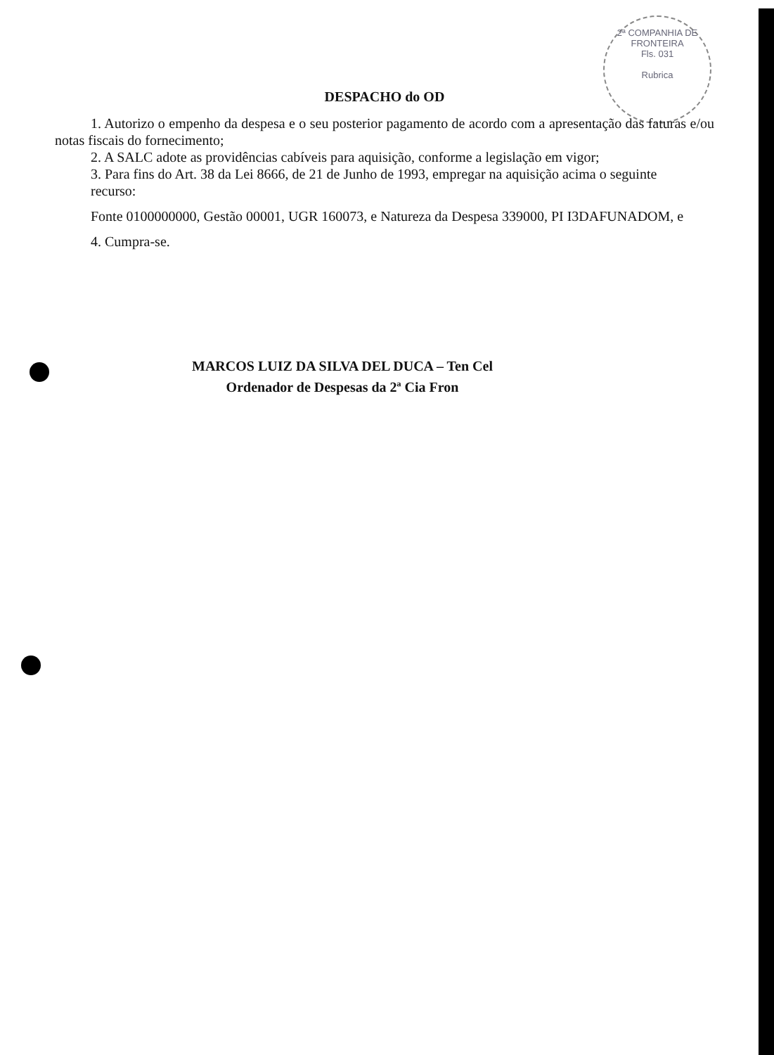2ª COMPANHIA DE FRONTEIRA
Fls. 031
Rubrica
DESPACHO do OD
1. Autorizo o empenho da despesa e o seu posterior pagamento de acordo com a apresentação das faturas e/ou notas fiscais do fornecimento;
2. A SALC adote as providências cabíveis para aquisição, conforme a legislação em vigor;
3. Para fins do Art. 38 da Lei 8666, de 21 de Junho de 1993, empregar na aquisição acima o seguinte
recurso:
Fonte 0100000000, Gestão 00001, UGR 160073, e Natureza da Despesa 339000, PI I3DAFUNADOM, e
4. Cumpra-se.
MARCOS LUIZ DA SILVA DEL DUCA – Ten Cel
Ordenador de Despesas da 2ª Cia Fron